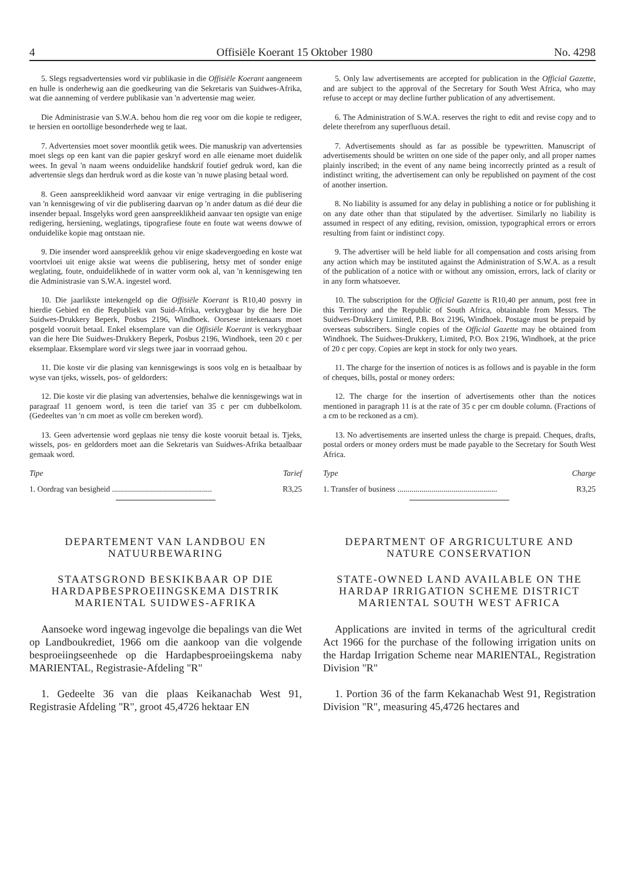4 Offisiële Koerant 15 Oktober 1980 No. 4298
5. Slegs regsadvertensies word vir publikasie in die Offisiële Koerant aangeneem en hulle is onderhewig aan die goedkeuring van die Sekretaris van Suidwes-Afrika, wat die aanneming of verdere publikasie van 'n advertensie mag weier.
Die Administrasie van S.W.A. behou hom die reg voor om die kopie te redigeer, te hersien en oortollige besonderhede weg te laat.
7. Advertensies moet sover moontlik getik wees. Die manuskrip van advertensies moet slegs op een kant van die papier geskryf word en alle eiename moet duidelik wees. In geval 'n naam weens onduidelike handskrif foutief gedruk word, kan die advertensie slegs dan herdruk word as die koste van 'n nuwe plasing betaal word.
8. Geen aanspreeklikheid word aanvaar vir enige vertraging in die publisering van 'n kennisgewing of vir die publisering daarvan op 'n ander datum as dié deur die insender bepaal. Insgelyks word geen aanspreeklikheid aanvaar ten opsigte van enige redigering, hersiening, weglatings, tipografiese foute en foute wat weens dowwe of onduidelike kopie mag ontstaan nie.
9. Die insender word aanspreeklik gehou vir enige skadevergoeding en koste wat voortvloei uit enige aksie wat weens die publisering, hetsy met of sonder enige weglating, foute, onduidelikhede of in watter vorm ook al, van 'n kennisgewing ten die Administrasie van S.W.A. ingestel word.
10. Die jaarlikste intekengeld op die Offisiële Koerant is R10,40 posvry in hierdie Gebied en die Republiek van Suid-Afrika, verkrygbaar by die here Die Suidwes-Drukkery Beperk, Posbus 2196, Windhoek. Oorsese intekenaars moet posgeld vooruit betaal. Enkel eksemplare van die Offisiële Koerant is verkrygbaar van die here Die Suidwes-Drukkery Beperk, Posbus 2196, Windhoek, teen 20 c per eksemplaar. Eksemplare word vir slegs twee jaar in voorraad gehou.
11. Die koste vir die plasing van kennisgewings is soos volg en is betaalbaar by wyse van tjeks, wissels, pos- of geldorders:
12. Die koste vir die plasing van advertensies, behalwe die kennisgewings wat in paragraaf 11 genoem word, is teen die tarief van 35 c per cm dubbelkolom. (Gedeeltes van 'n cm moet as volle cm bereken word).
13. Geen advertensie word geplaas nie tensy die koste vooruit betaal is. Tjeks, wissels, pos- en geldorders moet aan die Sekretaris van Suidwes-Afrika betaalbaar gemaak word.
Tipe Tarief
1. Oordrag van besigheid .................................................. R3,25
DEPARTEMENT VAN LANDBOU EN NATUURBEWARING
STAATSGROND BESKIKBAAR OP DIE HARDAPBESPROEIINGSKEMA DISTRIK MARIENTAL SUIDWES-AFRIKA
Aansoeke word ingewag ingevolge die bepalings van die Wet op Landboukrediet, 1966 om die aankoop van die volgende besproeiingseenhede op die Hardapbesproeiingskema naby MARIENTAL, Registrasie-Afdeling "R"
1. Gedeelte 36 van die plaas Keikanachab West 91, Registrasie Afdeling "R", groot 45,4726 hektaar EN
5. Only law advertisements are accepted for publication in the Official Gazette, and are subject to the approval of the Secretary for South West Africa, who may refuse to accept or may decline further publication of any advertisement.
6. The Administration of S.W.A. reserves the right to edit and revise copy and to delete therefrom any superfluous detail.
7. Advertisements should as far as possible be typewritten. Manuscript of advertisements should be written on one side of the paper only, and all proper names plainly inscribed; in the event of any name being incorrectly printed as a result of indistinct writing, the advertisement can only be republished on payment of the cost of another insertion.
8. No liability is assumed for any delay in publishing a notice or for publishing it on any date other than that stipulated by the advertiser. Similarly no liability is assumed in respect of any editing, revision, omission, typographical errors or errors resulting from faint or indistinct copy.
9. The advertiser will be held liable for all compensation and costs arising from any action which may be instituted against the Administration of S.W.A. as a result of the publication of a notice with or without any omission, errors, lack of clarity or in any form whatsoever.
10. The subscription for the Official Gazette is R10,40 per annum, post free in this Territory and the Republic of South Africa, obtainable from Messrs. The Suidwes-Drukkery Limited, P.B. Box 2196, Windhoek. Postage must be prepaid by overseas subscribers. Single copies of the Official Gazette may be obtained from Windhoek. The Suidwes-Drukkery, Limited, P.O. Box 2196, Windhoek, at the price of 20 c per copy. Copies are kept in stock for only two years.
11. The charge for the insertion of notices is as follows and is payable in the form of cheques, bills, postal or money orders:
12. The charge for the insertion of advertisements other than the notices mentioned in paragraph 11 is at the rate of 35 c per cm double column. (Fractions of a cm to be reckoned as a cm).
13. No advertisements are inserted unless the charge is prepaid. Cheques, drafts, postal orders or money orders must be made payable to the Secretary for South West Africa.
Type Charge
1. Transfer of business .................................................. R3,25
DEPARTMENT OF ARGRICULTURE AND NATURE CONSERVATION
STATE-OWNED LAND AVAILABLE ON THE HARDAP IRRIGATION SCHEME DISTRICT MARIENTAL SOUTH WEST AFRICA
Applications are invited in terms of the agricultural credit Act 1966 for the purchase of the following irrigation units on the Hardap Irrigation Scheme near MARIENTAL, Registration Division "R"
1. Portion 36 of the farm Kekanachab West 91, Registration Division "R", measuring 45,4726 hectares and